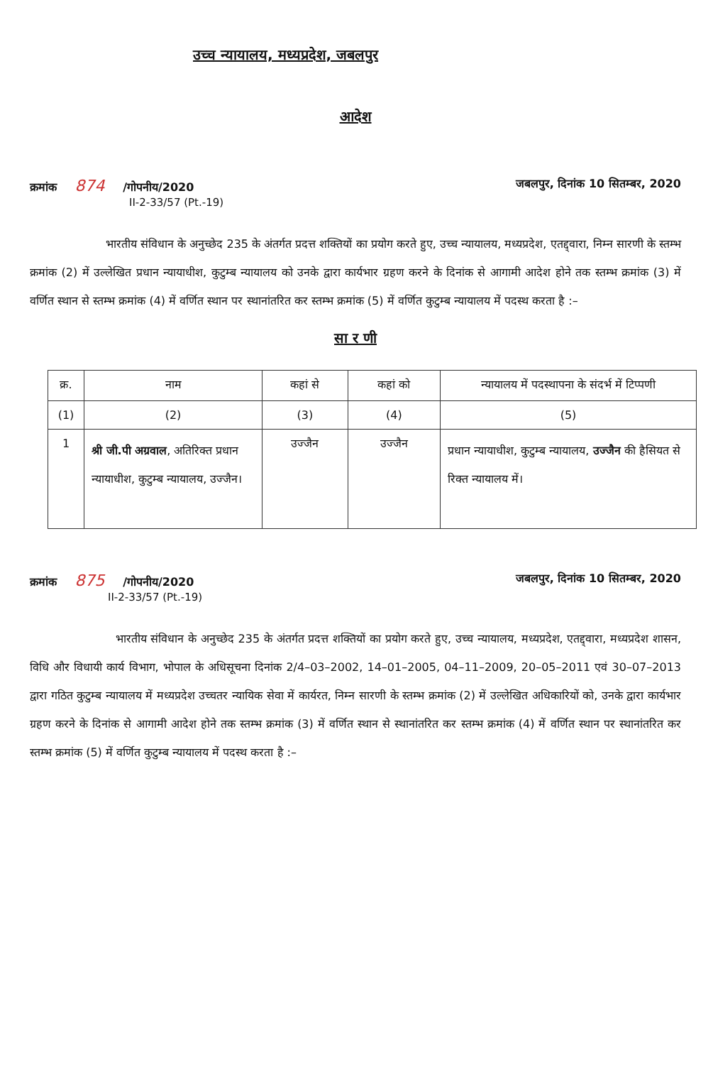उच्च न्यायालय, मध्यप्रदेश, जबलपुर
आदेश
क्रमांक 874 /गोपनीय/2020
II-2-33/57 (Pt.-19)
जबलपुर, दिनांक 10 सितम्बर, 2020
भारतीय संविधान के अनुच्छेद 235 के अंतर्गत प्रदत्त शक्तियों का प्रयोग करते हुए, उच्च न्यायालय, मध्यप्रदेश, एतद्द्वारा, निम्न सारणी के स्तम्भ क्रमांक (2) में उल्लेखित प्रधान न्यायाधीश, कुटुम्ब न्यायालय को उनके द्वारा कार्यभार ग्रहण करने के दिनांक से आगामी आदेश होने तक स्तम्भ क्रमांक (3) में वर्णित स्थान से स्तम्भ क्रमांक (4) में वर्णित स्थान पर स्थानांतरित कर स्तम्भ क्रमांक (5) में वर्णित कुटुम्ब न्यायालय में पदस्थ करता है :–
सा र णी
| क्र. | नाम | कहां से | कहां को | न्यायालय में पदस्थापना के संदर्भ में टिप्पणी |
| --- | --- | --- | --- | --- |
| (1) | (2) | (3) | (4) | (5) |
| 1 | श्री जी.पी अग्रवाल , अतिरिक्त प्रधान न्यायाधीश, कुटुम्ब न्यायालय, उज्जैन। | उज्जैन | उज्जैन | प्रधान न्यायाधीश, कुटुम्ब न्यायालय, उज्जैन की हैसियत से रिक्त न्यायालय में। |
क्रमांक 875 /गोपनीय/2020
II-2-33/57 (Pt.-19)
जबलपुर, दिनांक 10 सितम्बर, 2020
भारतीय संविधान के अनुच्छेद 235 के अंतर्गत प्रदत्त शक्तियों का प्रयोग करते हुए, उच्च न्यायालय, मध्यप्रदेश, एतद्द्वारा, मध्यप्रदेश शासन, विधि और विधायी कार्य विभाग, भोपाल के अधिसूचना दिनांक 2/4–03–2002, 14–01–2005, 04–11–2009, 20–05–2011 एवं 30–07–2013 द्वारा गठित कुटुम्ब न्यायालय में मध्यप्रदेश उच्चतर न्यायिक सेवा में कार्यरत, निम्न सारणी के स्तम्भ क्रमांक (2) में उल्लेखित अधिकारियों को, उनके द्वारा कार्यभार ग्रहण करने के दिनांक से आगामी आदेश होने तक स्तम्भ क्रमांक (3) में वर्णित स्थान से स्थानांतरित कर स्तम्भ क्रमांक (4) में वर्णित स्थान पर स्थानांतरित कर स्तम्भ क्रमांक (5) में वर्णित कुटुम्ब न्यायालय में पदस्थ करता है :–